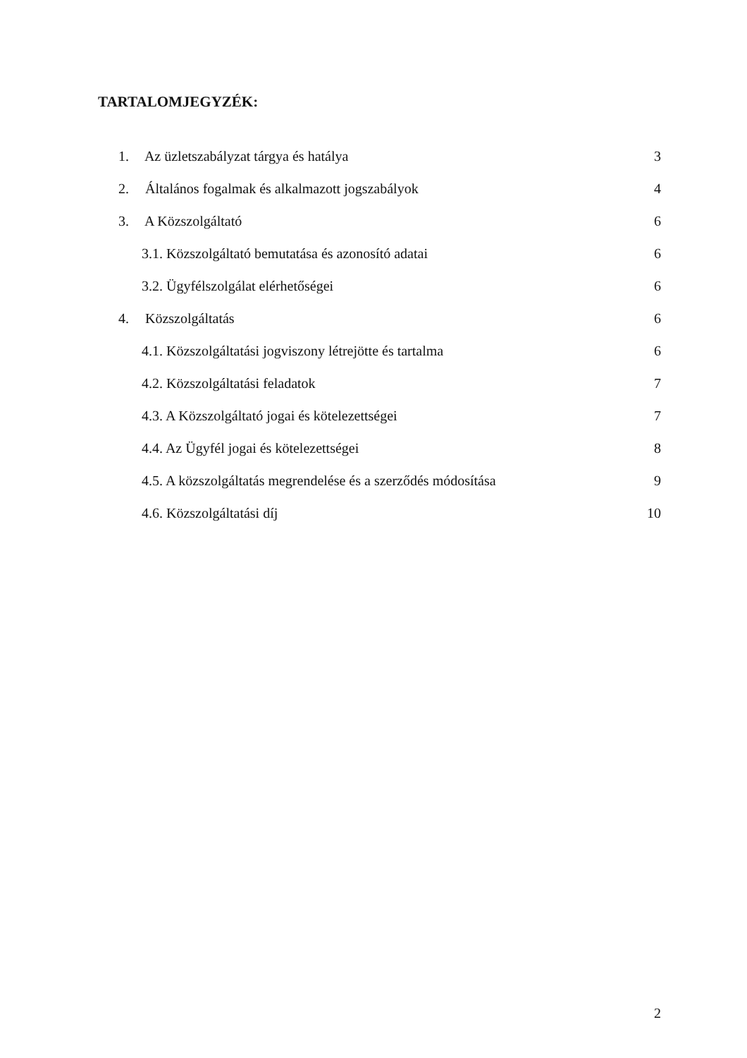TARTALOMJEGYZÉK:
1. Az üzletszabályzat tárgya és hatálya 3
2. Általános fogalmak és alkalmazott jogszabályok 4
3. A Közszolgáltató 6
3.1. Közszolgáltató bemutatása és azonosító adatai 6
3.2. Ügyfélszolgálat elérhetőségei 6
4. Közszolgáltatás 6
4.1. Közszolgáltatási jogviszony létrejötte és tartalma 6
4.2. Közszolgáltatási feladatok 7
4.3. A Közszolgáltató jogai és kötelezettségei 7
4.4. Az Ügyfél jogai és kötelezettségei 8
4.5. A közszolgáltatás megrendelése és a szerződés módosítása 9
4.6. Közszolgáltatási díj 10
2